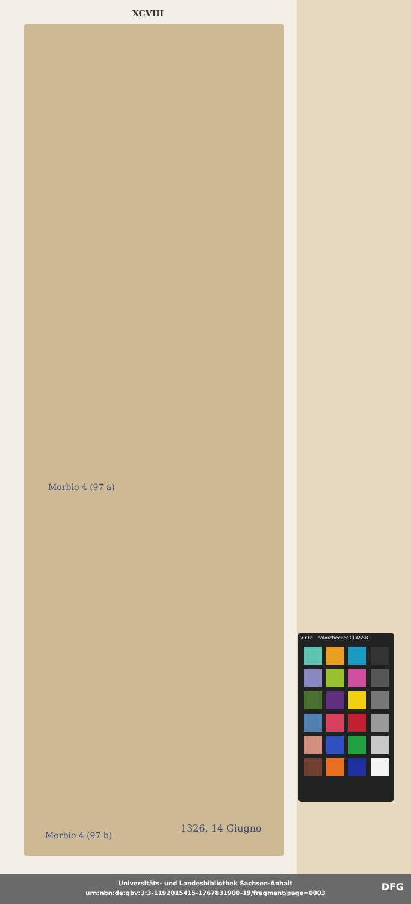XCVIII
Morbio 4 (97 a)
Morbio 4 (97 b)
1326. 14 Giugno
x·rite colorchecker CLASSIC
Universitäts- und Landesbibliothek Sachsen-Anhalt
urn:nbn:de:gbv:3:3-1192015415-1767831900-19/fragment/page=0003
DFG